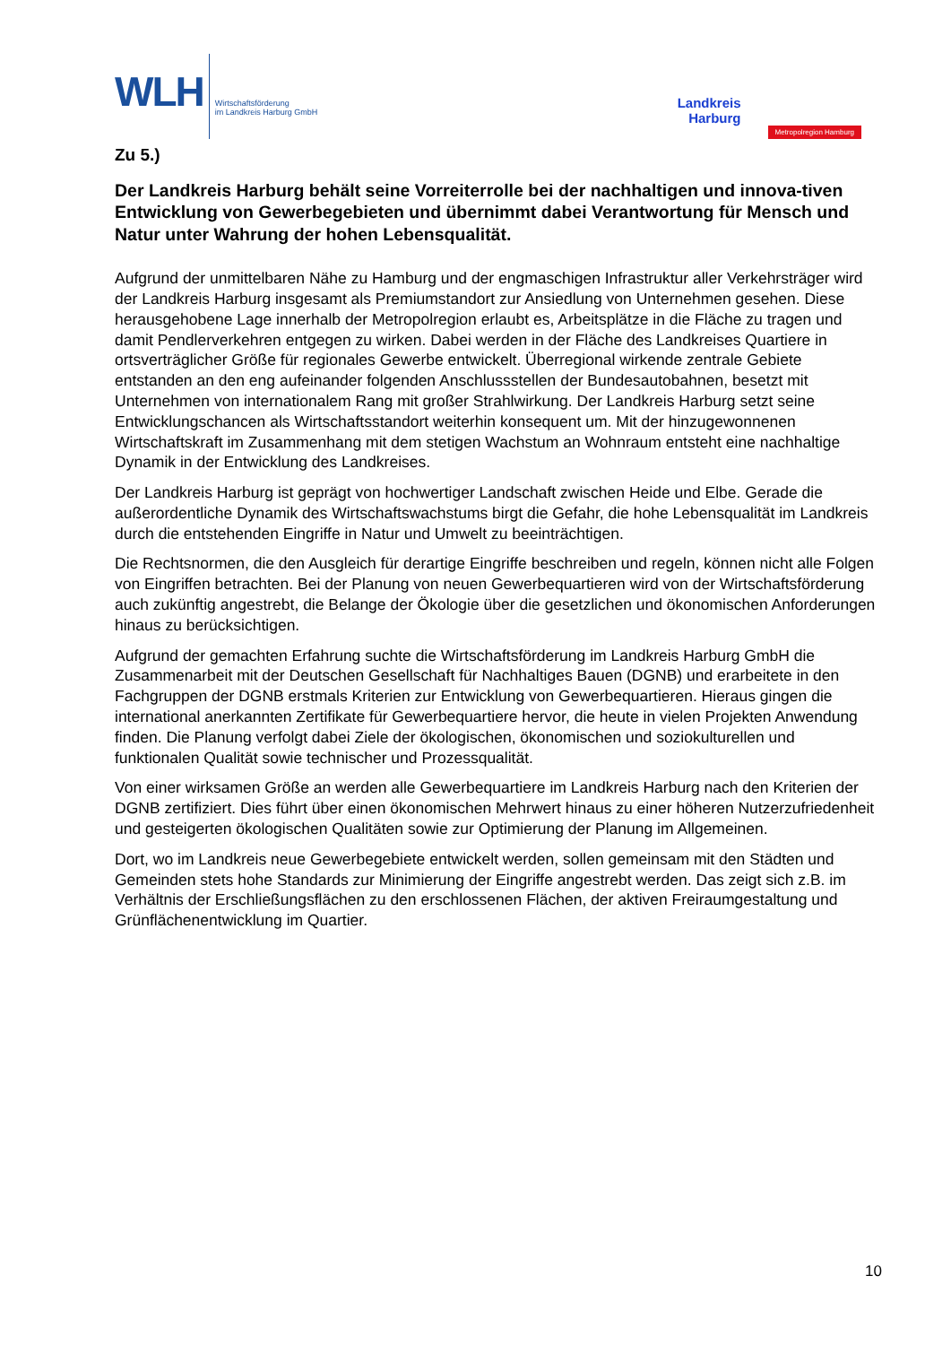WLH
Wirtschaftsförderung
im Landkreis Harburg GmbH
Landkreis
Harburg
Metropolregion Hamburg
Zu 5.)
Der Landkreis Harburg behält seine Vorreiterrolle bei der nachhaltigen und innova-tiven Entwicklung von Gewerbegebieten und übernimmt dabei Verantwortung für Mensch und Natur unter Wahrung der hohen Lebensqualität.
Aufgrund der unmittelbaren Nähe zu Hamburg und der engmaschigen Infrastruktur aller Verkehrsträger wird der Landkreis Harburg insgesamt als Premiumstandort zur Ansiedlung von Unternehmen gesehen. Diese herausgehobene Lage innerhalb der Metropolregion erlaubt es, Arbeitsplätze in die Fläche zu tragen und damit Pendlerverkehren entgegen zu wirken. Dabei werden in der Fläche des Landkreises Quartiere in ortsverträglicher Größe für regionales Gewerbe entwickelt. Überregional wirkende zentrale Gebiete entstanden an den eng aufeinander folgenden Anschlussstellen der Bundesautobahnen, besetzt mit Unternehmen von internationalem Rang mit großer Strahlwirkung. Der Landkreis Harburg setzt seine Entwicklungschancen als Wirtschaftsstandort weiterhin konsequent um. Mit der hinzugewonnenen Wirtschaftskraft im Zusammenhang mit dem stetigen Wachstum an Wohnraum entsteht eine nachhaltige Dynamik in der Entwicklung des Landkreises.
Der Landkreis Harburg ist geprägt von hochwertiger Landschaft zwischen Heide und Elbe. Gerade die außerordentliche Dynamik des Wirtschaftswachstums birgt die Gefahr, die hohe Lebensqualität im Landkreis durch die entstehenden Eingriffe in Natur und Umwelt zu beeinträchtigen.
Die Rechtsnormen, die den Ausgleich für derartige Eingriffe beschreiben und regeln, können nicht alle Folgen von Eingriffen betrachten. Bei der Planung von neuen Gewerbequartieren wird von der Wirtschaftsförderung auch zukünftig angestrebt, die Belange der Ökologie über die gesetzlichen und ökonomischen Anforderungen hinaus zu berücksichtigen.
Aufgrund der gemachten Erfahrung suchte die Wirtschaftsförderung im Landkreis Harburg GmbH die Zusammenarbeit mit der Deutschen Gesellschaft für Nachhaltiges Bauen (DGNB) und erarbeitete in den Fachgruppen der DGNB erstmals Kriterien zur Entwicklung von Gewerbequartieren. Hieraus gingen die international anerkannten Zertifikate für Gewerbequartiere hervor, die heute in vielen Projekten Anwendung finden. Die Planung verfolgt dabei Ziele der ökologischen, ökonomischen und soziokulturellen und funktionalen Qualität sowie technischer und Prozessqualität.
Von einer wirksamen Größe an werden alle Gewerbequartiere im Landkreis Harburg nach den Kriterien der DGNB zertifiziert. Dies führt über einen ökonomischen Mehrwert hinaus zu einer höheren Nutzerzufriedenheit und gesteigerten ökologischen Qualitäten sowie zur Optimierung der Planung im Allgemeinen.
Dort, wo im Landkreis neue Gewerbegebiete entwickelt werden, sollen gemeinsam mit den Städten und Gemeinden stets hohe Standards zur Minimierung der Eingriffe angestrebt werden. Das zeigt sich z.B. im Verhältnis der Erschließungsflächen zu den erschlossenen Flächen, der aktiven Freiraumgestaltung und Grünflächenentwicklung im Quartier.
10